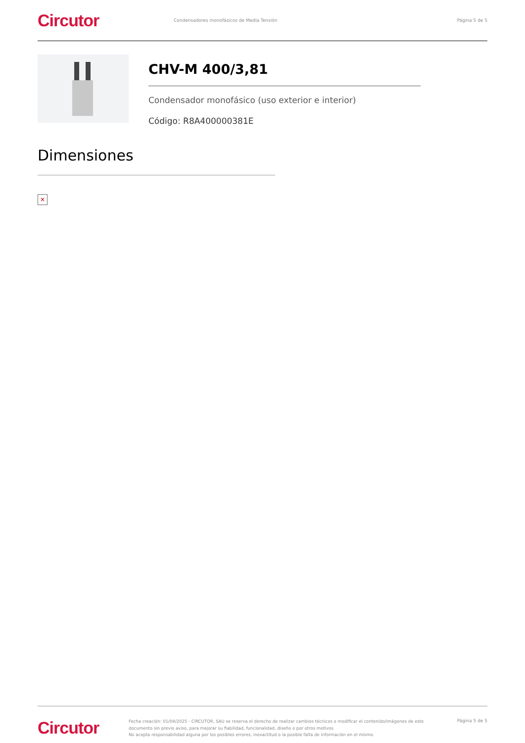Circutor
Condensadores monofásicos de Media Tensión
Página 5 de 5
CHV-M 400/3,81
Condensador monofásico (uso exterior e interior)
Código: R8A400000381E
Dimensiones
✕
Circutor
Fecha creación: 01/04/2025 - CIRCUTOR, SAU se reserva el derecho de realizar cambios técnicos o modificar el contenido/imágenes de este documento sin previo aviso, para mejorar su fiabilidad, funcionalidad, diseño o por otros motivos.
No acepta responsabilidad alguna por los posibles errores, inexactitud o la posible falta de información en el mismo.
Página 5 de 5